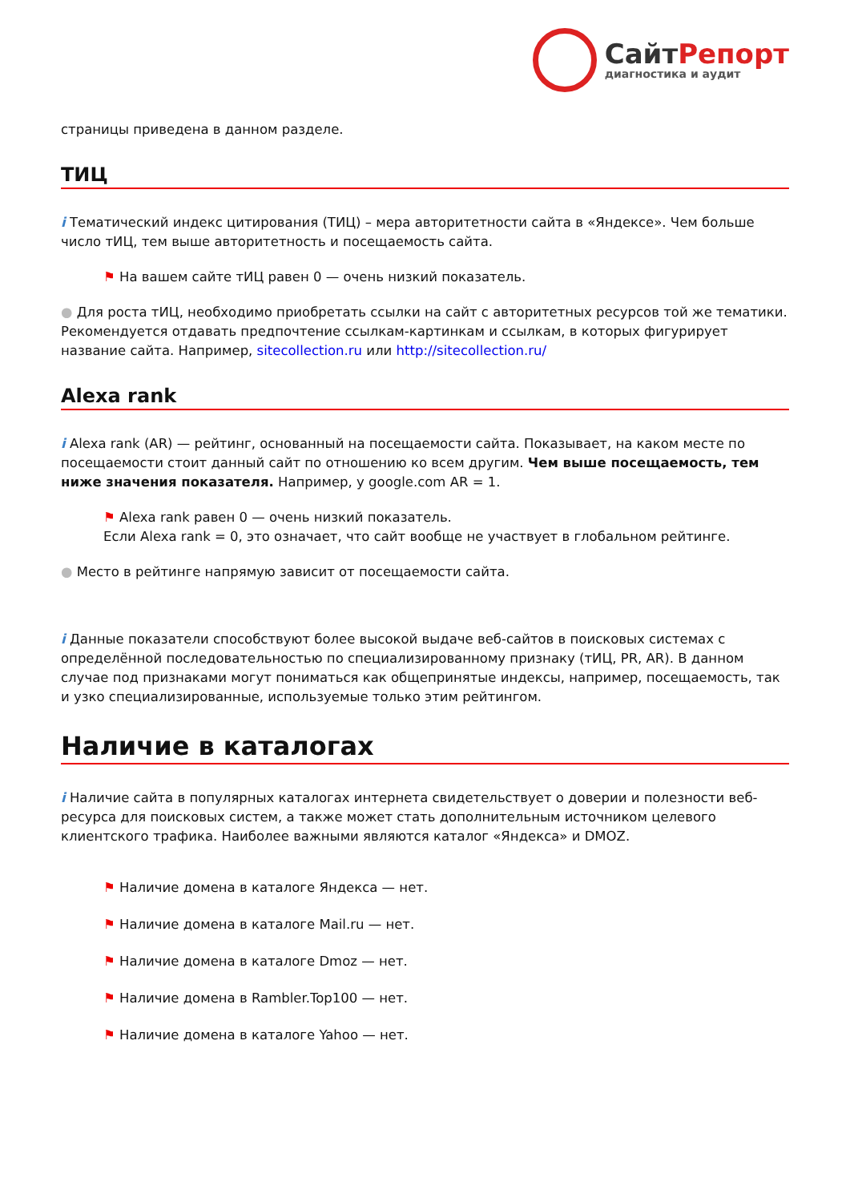СайтРепорт
диагностика и аудит
страницы приведена в данном разделе.
ТИЦ
i Тематический индекс цитирования (ТИЦ) – мера авторитетности сайта в «Яндексе». Чем больше число тИЦ, тем выше авторитетность и посещаемость сайта.
⚑ На вашем сайте тИЦ равен 0 — очень низкий показатель.
● Для роста тИЦ, необходимо приобретать ссылки на сайт с авторитетных ресурсов той же тематики. Рекомендуется отдавать предпочтение ссылкам-картинкам и ссылкам, в которых фигурирует название сайта. Например, sitecollection.ru или http://sitecollection.ru/
Alexa rank
i Alexa rank (AR) — рейтинг, основанный на посещаемости сайта. Показывает, на каком месте по посещаемости стоит данный сайт по отношению ко всем другим. Чем выше посещаемость, тем ниже значения показателя. Например, у google.com AR = 1.
⚑ Alexa rank равен 0 — очень низкий показатель.
Если Alexa rank = 0, это означает, что сайт вообще не участвует в глобальном рейтинге.
● Место в рейтинге напрямую зависит от посещаемости сайта.
i Данные показатели способствуют более высокой выдаче веб-сайтов в поисковых системах с определённой последовательностью по специализированному признаку (тИЦ, PR, AR). В данном случае под признаками могут пониматься как общепринятые индексы, например, посещаемость, так и узко специализированные, используемые только этим рейтингом.
Наличие в каталогах
i Наличие сайта в популярных каталогах интернета свидетельствует о доверии и полезности веб-ресурса для поисковых систем, а также может стать дополнительным источником целевого клиентского трафика. Наиболее важными являются каталог «Яндекса» и DMOZ.
⚑ Наличие домена в каталоге Яндекса — нет.
⚑ Наличие домена в каталоге Mail.ru — нет.
⚑ Наличие домена в каталоге Dmoz — нет.
⚑ Наличие домена в Rambler.Top100 — нет.
⚑ Наличие домена в каталоге Yahoo — нет.